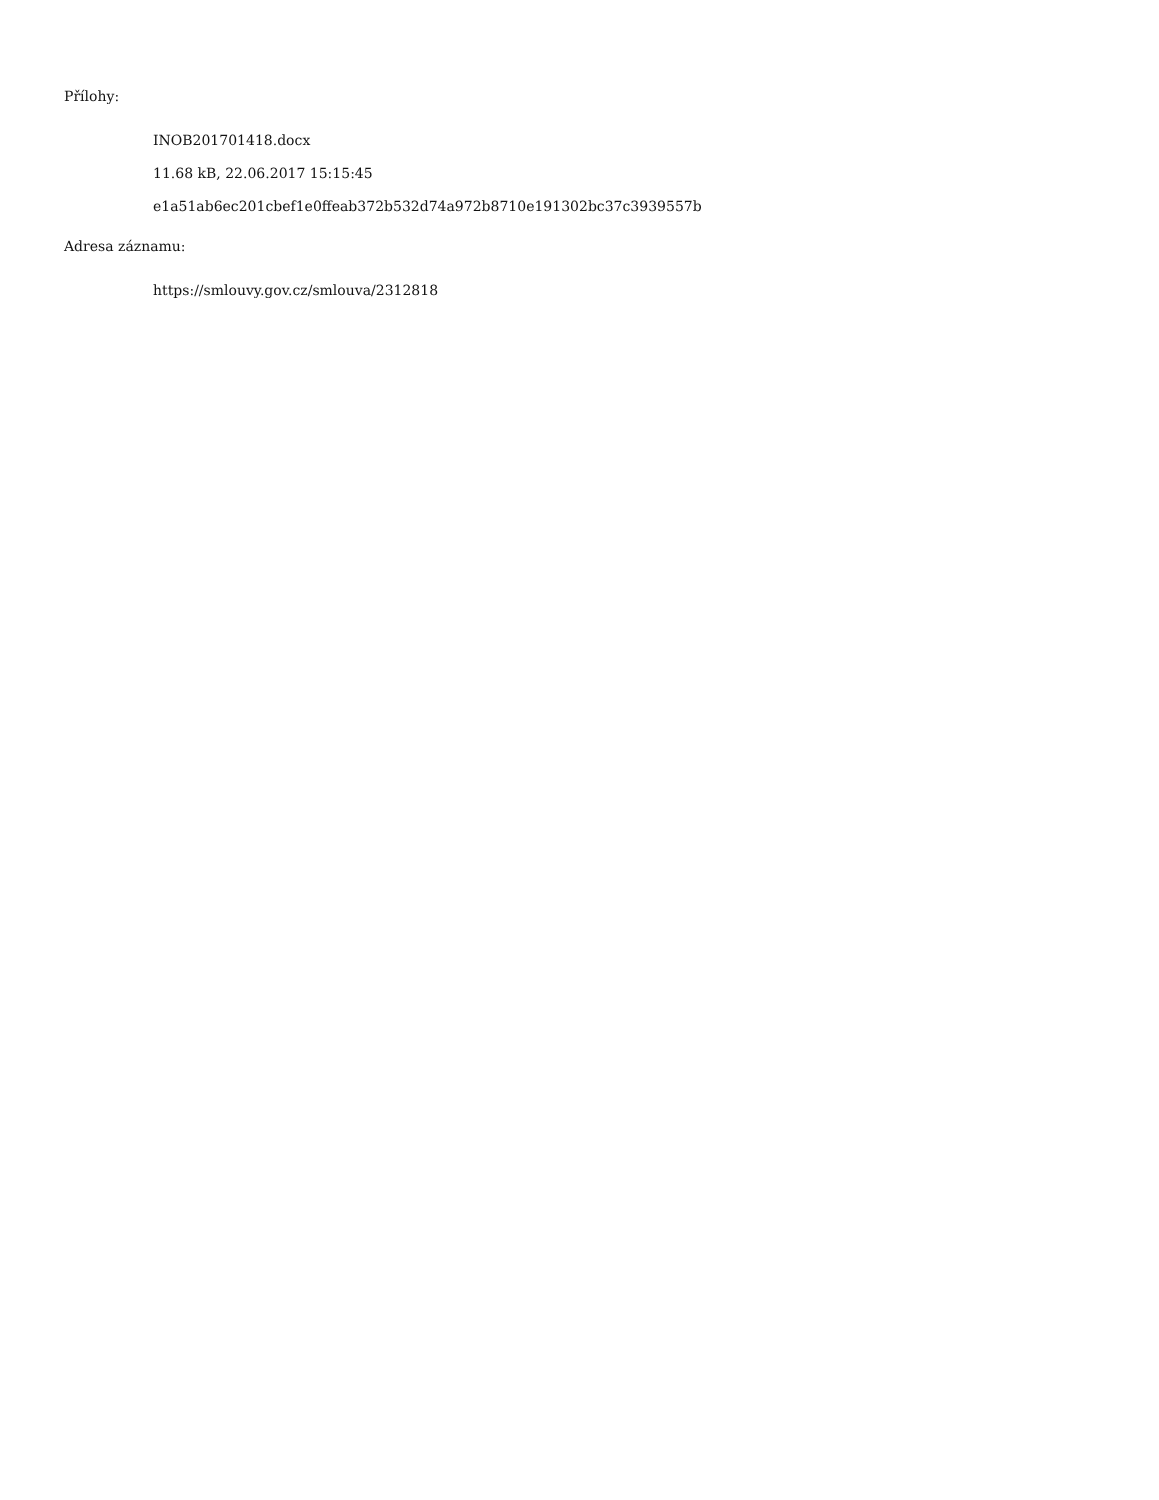Přílohy:
INOB201701418.docx
11.68 kB, 22.06.2017 15:15:45
e1a51ab6ec201cbef1e0ffeab372b532d74a972b8710e191302bc37c3939557b
Adresa záznamu:
https://smlouvy.gov.cz/smlouva/2312818